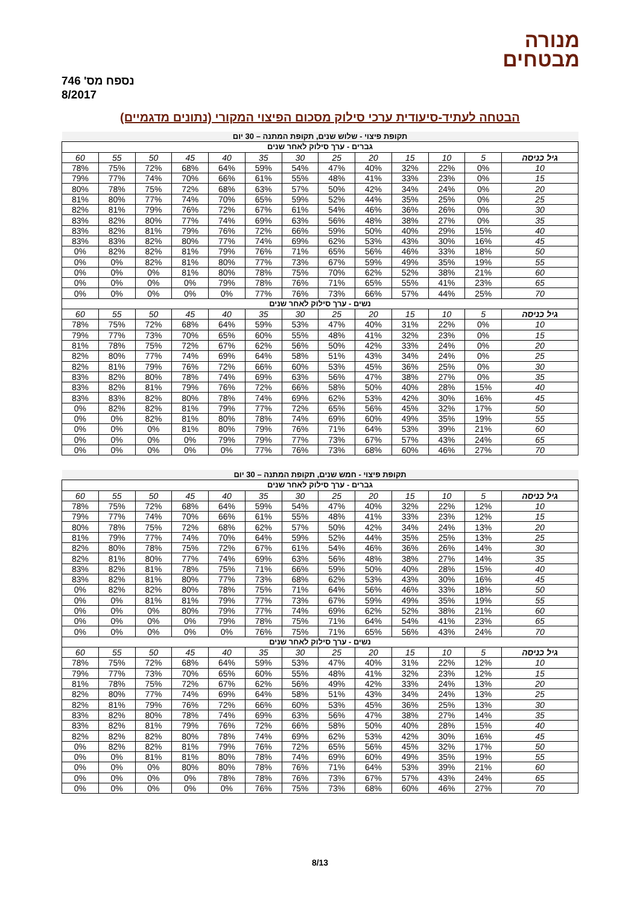מנורה
מבטחים
נספח מס' 746
8/2017
הבטחה לעתיד-סיעודית ערכי סילוק מסכום הפיצוי המקורי (נתונים מדגמיים)
| תקופת פיצוי - שלוש שנים, תקופת המתנה – 30 יום | | | | | | | | | | | | |
| גברים - ערך סילוק לאחר שנים | | | | | | | | | | | | |
| גיל כניסה | 5 | 10 | 15 | 20 | 25 | 30 | 35 | 40 | 45 | 50 | 55 | 60 |
| 10 | 0% | 22% | 32% | 40% | 47% | 54% | 59% | 64% | 68% | 72% | 75% | 78% |
| 15 | 0% | 23% | 33% | 41% | 48% | 55% | 61% | 66% | 70% | 74% | 77% | 79% |
| 20 | 0% | 24% | 34% | 42% | 50% | 57% | 63% | 68% | 72% | 75% | 78% | 80% |
| 25 | 0% | 25% | 35% | 44% | 52% | 59% | 65% | 70% | 74% | 77% | 80% | 81% |
| 30 | 0% | 26% | 36% | 46% | 54% | 61% | 67% | 72% | 76% | 79% | 81% | 82% |
| 35 | 0% | 27% | 38% | 48% | 56% | 63% | 69% | 74% | 77% | 80% | 82% | 83% |
| 40 | 15% | 29% | 40% | 50% | 59% | 66% | 72% | 76% | 79% | 81% | 82% | 83% |
| 45 | 16% | 30% | 43% | 53% | 62% | 69% | 74% | 77% | 80% | 82% | 83% | 83% |
| 50 | 18% | 33% | 46% | 56% | 65% | 71% | 76% | 79% | 81% | 82% | 82% | 0% |
| 55 | 19% | 35% | 49% | 59% | 67% | 73% | 77% | 80% | 81% | 82% | 0% | 0% |
| 60 | 21% | 38% | 52% | 62% | 70% | 75% | 78% | 80% | 81% | 0% | 0% | 0% |
| 65 | 23% | 41% | 55% | 65% | 71% | 76% | 78% | 79% | 0% | 0% | 0% | 0% |
| 70 | 25% | 44% | 57% | 66% | 73% | 76% | 77% | 0% | 0% | 0% | 0% | 0% |
| נשים - ערך סילוק לאחר שנים | | | | | | | | | | | | |
| גיל כניסה | 5 | 10 | 15 | 20 | 25 | 30 | 35 | 40 | 45 | 50 | 55 | 60 |
| 10 | 0% | 22% | 31% | 40% | 47% | 53% | 59% | 64% | 68% | 72% | 75% | 78% |
| 15 | 0% | 23% | 32% | 41% | 48% | 55% | 60% | 65% | 70% | 73% | 77% | 79% |
| 20 | 0% | 24% | 33% | 42% | 50% | 56% | 62% | 67% | 72% | 75% | 78% | 81% |
| 25 | 0% | 24% | 34% | 43% | 51% | 58% | 64% | 69% | 74% | 77% | 80% | 82% |
| 30 | 0% | 25% | 36% | 45% | 53% | 60% | 66% | 72% | 76% | 79% | 81% | 82% |
| 35 | 0% | 27% | 38% | 47% | 56% | 63% | 69% | 74% | 78% | 80% | 82% | 83% |
| 40 | 15% | 28% | 40% | 50% | 58% | 66% | 72% | 76% | 79% | 81% | 82% | 83% |
| 45 | 16% | 30% | 42% | 53% | 62% | 69% | 74% | 78% | 80% | 82% | 83% | 83% |
| 50 | 17% | 32% | 45% | 56% | 65% | 72% | 77% | 79% | 81% | 82% | 82% | 0% |
| 55 | 19% | 35% | 49% | 60% | 69% | 74% | 78% | 80% | 81% | 82% | 0% | 0% |
| 60 | 21% | 39% | 53% | 64% | 71% | 76% | 79% | 80% | 81% | 0% | 0% | 0% |
| 65 | 24% | 43% | 57% | 67% | 73% | 77% | 79% | 79% | 0% | 0% | 0% | 0% |
| 70 | 27% | 46% | 60% | 68% | 73% | 76% | 77% | 0% | 0% | 0% | 0% | 0% |
| תקופת פיצוי - חמש שנים, תקופת המתנה – 30 יום | | | | | | | | | | | | |
| גברים - ערך סילוק לאחר שנים | | | | | | | | | | | | |
| גיל כניסה | 5 | 10 | 15 | 20 | 25 | 30 | 35 | 40 | 45 | 50 | 55 | 60 |
| 10 | 12% | 22% | 32% | 40% | 47% | 54% | 59% | 64% | 68% | 72% | 75% | 78% |
| 15 | 12% | 23% | 33% | 41% | 48% | 55% | 61% | 66% | 70% | 74% | 77% | 79% |
| 20 | 13% | 24% | 34% | 42% | 50% | 57% | 62% | 68% | 72% | 75% | 78% | 80% |
| 25 | 13% | 25% | 35% | 44% | 52% | 59% | 64% | 70% | 74% | 77% | 79% | 81% |
| 30 | 14% | 26% | 36% | 46% | 54% | 61% | 67% | 72% | 75% | 78% | 80% | 82% |
| 35 | 14% | 27% | 38% | 48% | 56% | 63% | 69% | 74% | 77% | 80% | 81% | 82% |
| 40 | 15% | 28% | 40% | 50% | 59% | 66% | 71% | 75% | 78% | 81% | 82% | 83% |
| 45 | 16% | 30% | 43% | 53% | 62% | 68% | 73% | 77% | 80% | 81% | 82% | 83% |
| 50 | 18% | 33% | 46% | 56% | 64% | 71% | 75% | 78% | 80% | 82% | 82% | 0% |
| 55 | 19% | 35% | 49% | 59% | 67% | 73% | 77% | 79% | 81% | 81% | 0% | 0% |
| 60 | 21% | 38% | 52% | 62% | 69% | 74% | 77% | 79% | 80% | 0% | 0% | 0% |
| 65 | 23% | 41% | 54% | 64% | 71% | 75% | 78% | 79% | 0% | 0% | 0% | 0% |
| 70 | 24% | 43% | 56% | 65% | 71% | 75% | 76% | 0% | 0% | 0% | 0% | 0% |
| נשים - ערך סילוק לאחר שנים | | | | | | | | | | | | |
| גיל כניסה | 5 | 10 | 15 | 20 | 25 | 30 | 35 | 40 | 45 | 50 | 55 | 60 |
| 10 | 12% | 22% | 31% | 40% | 47% | 53% | 59% | 64% | 68% | 72% | 75% | 78% |
| 15 | 12% | 23% | 32% | 41% | 48% | 55% | 60% | 65% | 70% | 73% | 77% | 79% |
| 20 | 13% | 24% | 33% | 42% | 49% | 56% | 62% | 67% | 72% | 75% | 78% | 81% |
| 25 | 13% | 24% | 34% | 43% | 51% | 58% | 64% | 69% | 74% | 77% | 80% | 82% |
| 30 | 13% | 25% | 36% | 45% | 53% | 60% | 66% | 72% | 76% | 79% | 81% | 82% |
| 35 | 14% | 27% | 38% | 47% | 56% | 63% | 69% | 74% | 78% | 80% | 82% | 83% |
| 40 | 15% | 28% | 40% | 50% | 58% | 66% | 72% | 76% | 79% | 81% | 82% | 83% |
| 45 | 16% | 30% | 42% | 53% | 62% | 69% | 74% | 78% | 80% | 82% | 82% | 82% |
| 50 | 17% | 32% | 45% | 56% | 65% | 72% | 76% | 79% | 81% | 82% | 82% | 0% |
| 55 | 19% | 35% | 49% | 60% | 69% | 74% | 78% | 80% | 81% | 81% | 0% | 0% |
| 60 | 21% | 39% | 53% | 64% | 71% | 76% | 78% | 80% | 80% | 0% | 0% | 0% |
| 65 | 24% | 43% | 57% | 67% | 73% | 76% | 78% | 78% | 0% | 0% | 0% | 0% |
| 70 | 27% | 46% | 60% | 68% | 73% | 75% | 76% | 0% | 0% | 0% | 0% | 0% |
8/13